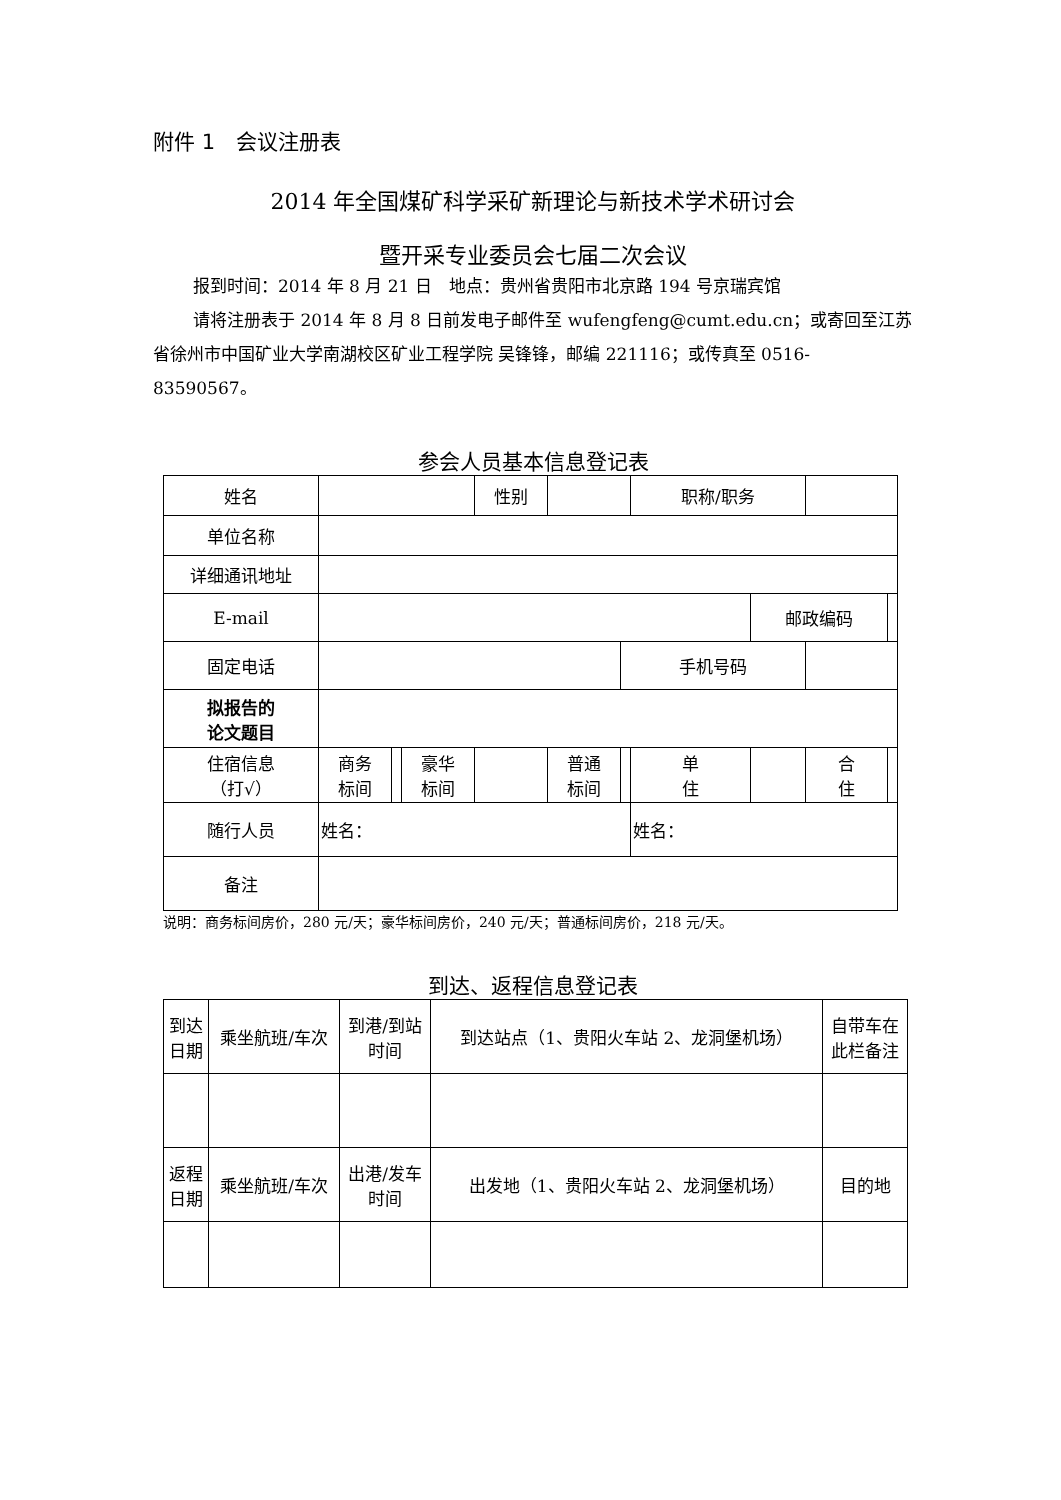附件 1　会议注册表
2014 年全国煤矿科学采矿新理论与新技术学术研讨会
暨开采专业委员会七届二次会议
报到时间：2014 年 8 月 21 日　地点：贵州省贵阳市北京路 194 号京瑞宾馆
请将注册表于 2014 年 8 月 8 日前发电子邮件至 wufengfeng@cumt.edu.cn；或寄回至江苏省徐州市中国矿业大学南湖校区矿业工程学院 吴锋锋，邮编 221116；或传真至 0516-83590567。
参会人员基本信息登记表
| 姓名 | | | | 性别 | | | 职称/职务 | | | |
| 单位名称 | | | | | | | | | | |
| 详细通讯地址 | | | | | | | | | | |
| E-mail | | | | | | | | 邮政编码 | | |
| 固定电话 | | | | | | 手机号码 | | | | |
| 拟报告的 论文题目 | | | | | | | | | | |
| 住宿信息 （打√） | 商务 标间 | | 豪华 标间 | | 普通 标间 | | 单 住 | | 合 住 | |
| 随行人员 | 姓名： | | | | | | 姓名： | | | |
| 备注 | | | | | | | | | | |
说明：商务标间房价，280 元/天；豪华标间房价，240 元/天；普通标间房价，218 元/天。
到达、返程信息登记表
| 到达 日期 | 乘坐航班/车次 | 到港/到站 时间 | 到达站点（1、贵阳火车站 2、龙洞堡机场） | 自带车在 此栏备注 |
| 返程 日期 | 乘坐航班/车次 | 出港/发车 时间 | 出发地（1、贵阳火车站 2、龙洞堡机场） | 目的地 |